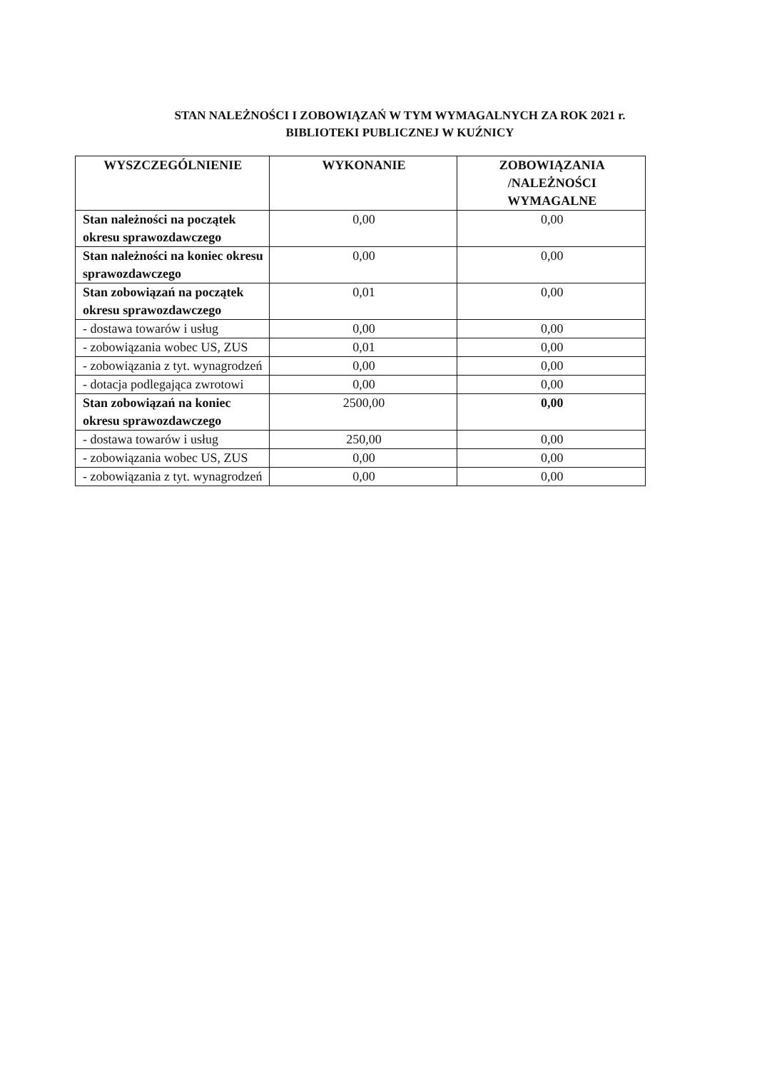STAN NALEŻNOŚCI I ZOBOWIĄZAŃ W TYM WYMAGALNYCH ZA ROK 2021 r.
BIBLIOTEKI PUBLICZNEJ W KUŹNICY
| WYSZCZEGÓLNIENIE | WYKONANIE | ZOBOWIĄZANIA /NALEŻNOŚCI WYMAGALNE |
| --- | --- | --- |
| Stan należności na początek okresu sprawozdawczego | 0,00 | 0,00 |
| Stan należności na koniec okresu sprawozdawczego | 0,00 | 0,00 |
| Stan zobowiązań na początek okresu sprawozdawczego | 0,01 | 0,00 |
| - dostawa towarów i usług | 0,00 | 0,00 |
| - zobowiązania wobec US, ZUS | 0,01 | 0,00 |
| - zobowiązania z tyt. wynagrodzeń | 0,00 | 0,00 |
| - dotacja podlegająca zwrotowi | 0,00 | 0,00 |
| Stan zobowiązań na koniec okresu sprawozdawczego | 2500,00 | 0,00 |
| - dostawa towarów i usług | 250,00 | 0,00 |
| - zobowiązania wobec US, ZUS | 0,00 | 0,00 |
| - zobowiązania z tyt. wynagrodzeń | 0,00 | 0,00 |